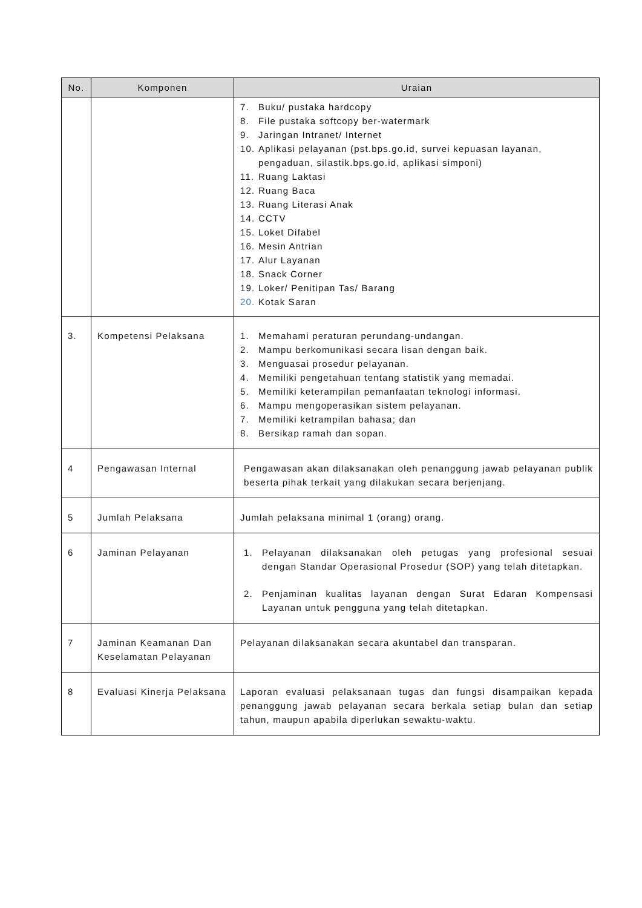| No. | Komponen | Uraian |
| --- | --- | --- |
| | | 7. Buku/ pustaka hardcopy 8. File pustaka softcopy ber-watermark 9. Jaringan Intranet/ Internet 10. Aplikasi pelayanan (pst.bps.go.id, survei kepuasan layanan, pengaduan, silastik.bps.go.id, aplikasi simponi) 11. Ruang Laktasi 12. Ruang Baca 13. Ruang Literasi Anak 14. CCTV 15. Loket Difabel 16. Mesin Antrian 17. Alur Layanan 18. Snack Corner 19. Loker/ Penitipan Tas/ Barang 20. Kotak Saran |
| 3. | Kompetensi Pelaksana | 1. Memahami peraturan perundang-undangan. 2. Mampu berkomunikasi secara lisan dengan baik. 3. Menguasai prosedur pelayanan. 4. Memiliki pengetahuan tentang statistik yang memadai. 5. Memiliki keterampilan pemanfaatan teknologi informasi. 6. Mampu mengoperasikan sistem pelayanan. 7. Memiliki ketrampilan bahasa; dan 8. Bersikap ramah dan sopan. |
| 4 | Pengawasan Internal | Pengawasan akan dilaksanakan oleh penanggung jawab pelayanan publik beserta pihak terkait yang dilakukan secara berjenjang. |
| 5 | Jumlah Pelaksana | Jumlah pelaksana minimal 1 (orang) orang. |
| 6 | Jaminan Pelayanan | 1. Pelayanan dilaksanakan oleh petugas yang profesional sesuai dengan Standar Operasional Prosedur (SOP) yang telah ditetapkan. 2. Penjaminan kualitas layanan dengan Surat Edaran Kompensasi Layanan untuk pengguna yang telah ditetapkan. |
| 7 | Jaminan Keamanan Dan Keselamatan Pelayanan | Pelayanan dilaksanakan secara akuntabel dan transparan. |
| 8 | Evaluasi Kinerja Pelaksana | Laporan evaluasi pelaksanaan tugas dan fungsi disampaikan kepada penanggung jawab pelayanan secara berkala setiap bulan dan setiap tahun, maupun apabila diperlukan sewaktu-waktu. |